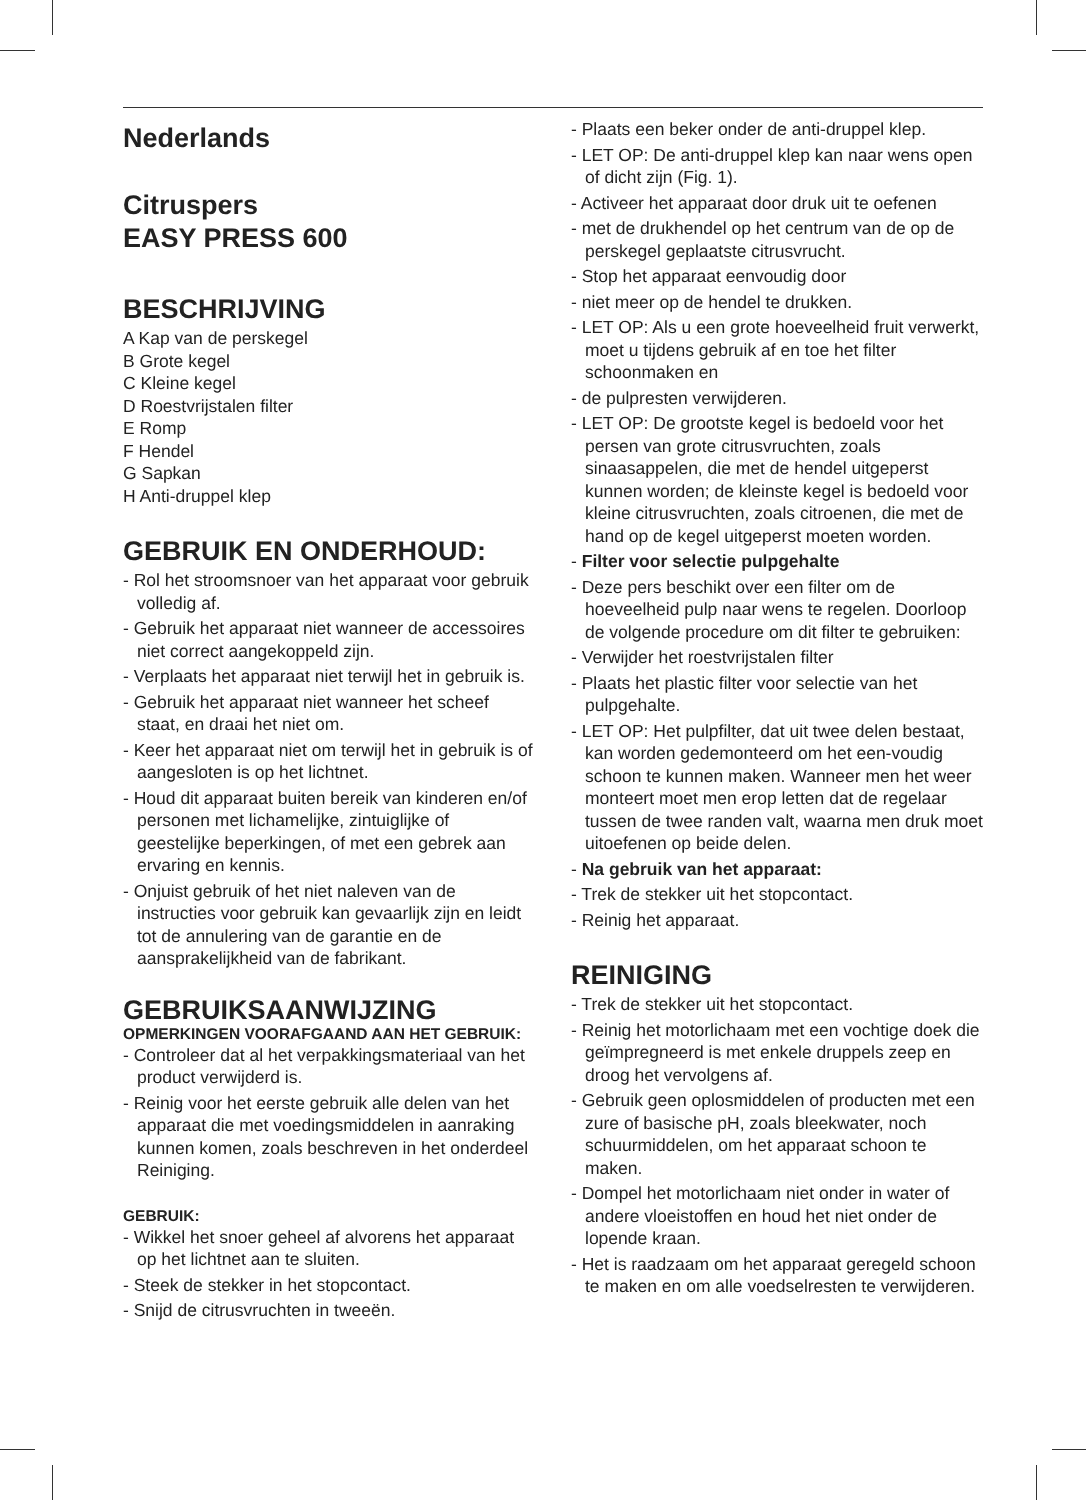Nederlands
Citruspers
EASY PRESS 600
BESCHRIJVING
A Kap van de perskegel
B Grote kegel
C Kleine kegel
D Roestvrijstalen filter
E Romp
F Hendel
G Sapkan
H Anti-druppel klep
GEBRUIK EN ONDERHOUD:
- Rol het stroomsnoer van het apparaat voor gebruik volledig af.
- Gebruik het apparaat niet wanneer de accessoires niet correct aangekoppeld zijn.
- Verplaats het apparaat niet terwijl het in gebruik is.
- Gebruik het apparaat niet wanneer het scheef staat, en draai het niet om.
- Keer het apparaat niet om terwijl het in gebruik is of aangesloten is op het lichtnet.
- Houd dit apparaat buiten bereik van kinderen en/of personen met lichamelijke, zintuiglijke of geestelijke beperkingen, of met een gebrek aan ervaring en kennis.
- Onjuist gebruik of het niet naleven van de instructies voor gebruik kan gevaarlijk zijn en leidt tot de annulering van de garantie en de aansprakelijkheid van de fabrikant.
GEBRUIKSAANWIJZING
OPMERKINGEN VOORAFGAAND AAN HET GEBRUIK:
- Controleer dat al het verpakkingsmateriaal van het product verwijderd is.
- Reinig voor het eerste gebruik alle delen van het apparaat die met voedingsmiddelen in aanraking kunnen komen, zoals beschreven in het onderdeel Reiniging.
GEBRUIK:
- Wikkel het snoer geheel af alvorens het apparaat op het lichtnet aan te sluiten.
- Steek de stekker in het stopcontact.
- Snijd de citrusvruchten in tweeën.
- Plaats een beker onder de anti-druppel klep.
- LET OP: De anti-druppel klep kan naar wens open of dicht zijn (Fig. 1).
- Activeer het apparaat door druk uit te oefenen
- met de drukhendel op het centrum van de op de perskegel geplaatste citrusvrucht.
- Stop het apparaat eenvoudig door
- niet meer op de hendel te drukken.
- LET OP: Als u een grote hoeveelheid fruit verwerkt, moet u tijdens gebruik af en toe het filter schoonmaken en
- de pulpresten verwijderen.
- LET OP: De grootste kegel is bedoeld voor het persen van grote citrusvruchten, zoals sinaasappelen, die met de hendel uitgeperst kunnen worden; de kleinste kegel is bedoeld voor kleine citrusvruchten, zoals citroenen, die met de hand op de kegel uitgeperst moeten worden.
- Filter voor selectie pulpgehalte
- Deze pers beschikt over een filter om de hoeveelheid pulp naar wens te regelen. Doorloop de volgende procedure om dit filter te gebruiken:
- Verwijder het roestvrijstalen filter
- Plaats het plastic filter voor selectie van het pulpgehalte.
- LET OP: Het pulpfilter, dat uit twee delen bestaat, kan worden gedemonteerd om het een-voudig schoon te kunnen maken. Wanneer men het weer monteert moet men erop letten dat de regelaar tussen de twee randen valt, waarna men druk moet uitoefenen op beide delen.
- Na gebruik van het apparaat:
- Trek de stekker uit het stopcontact.
- Reinig het apparaat.
REINIGING
- Trek de stekker uit het stopcontact.
- Reinig het motorlichaam met een vochtige doek die geïmpregneerd is met enkele druppels zeep en droog het vervolgens af.
- Gebruik geen oplosmiddelen of producten met een zure of basische pH, zoals bleekwater, noch schuurmiddelen, om het apparaat schoon te maken.
- Dompel het motorlichaam niet onder in water of andere vloeistoffen en houd het niet onder de lopende kraan.
- Het is raadzaam om het apparaat geregeld schoon te maken en om alle voedselresten te verwijderen.